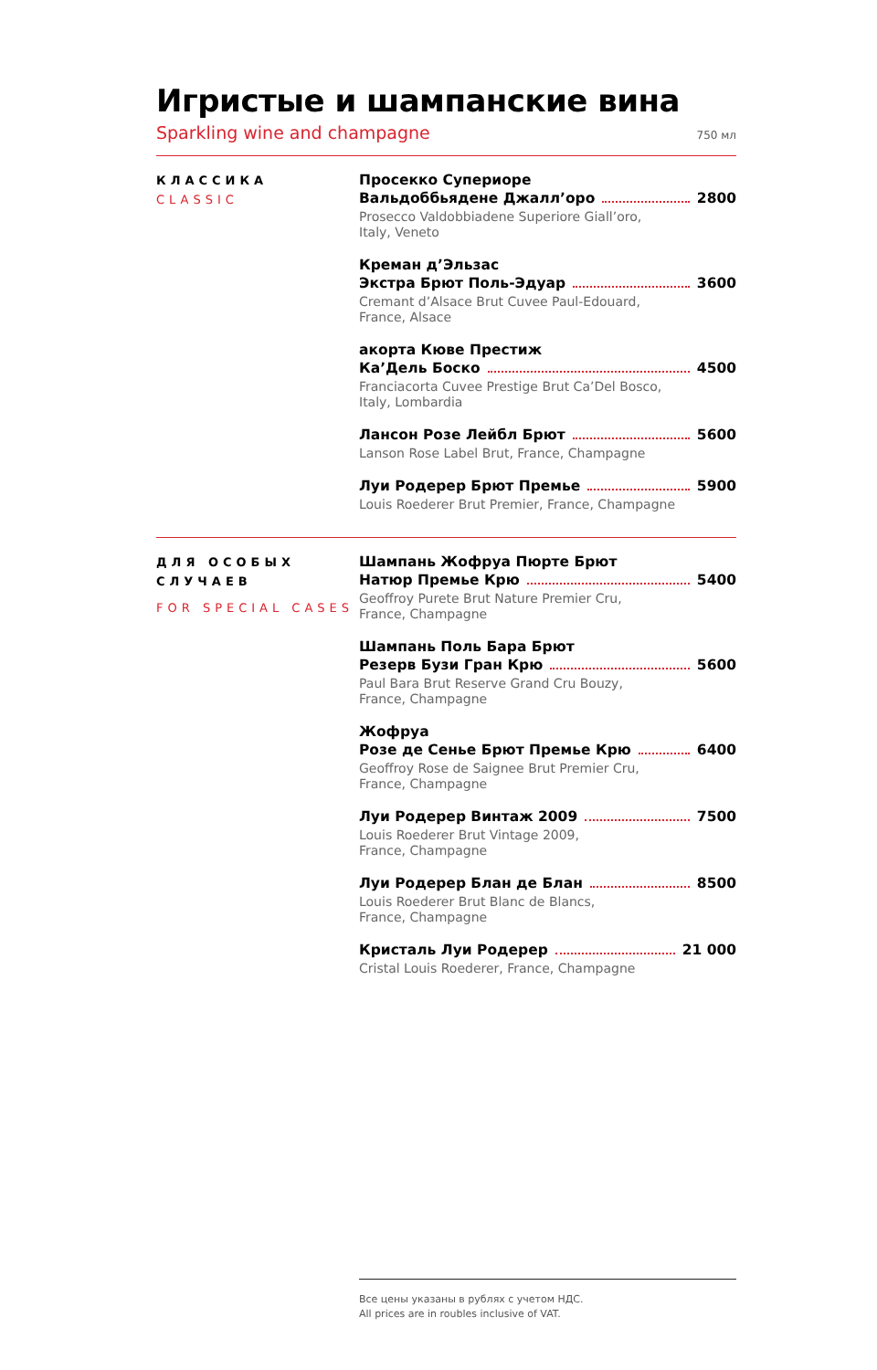Игристые и шампанские вина
Sparkling wine and champagne 750 мл
КЛАССИКА
CLASSIC
Просекко Супериоре
Вальдоббьядене Джалл’оро 2800
Prosecco Valdobbiadene Superiore Giall’oro,
Italy, Veneto
Креман д’Эльзас
Экстра Брют Поль-Эдуар 3600
Cremant d’Alsace Brut Cuvee Paul-Edouard,
France, Alsace
акорта Кюве Престиж
Ка’Дель Боско 4500
Franciacorta Cuvee Prestige Brut Ca’Del Bosco,
Italy, Lombardia
Лансон Розе Лейбл Брют 5600
Lanson Rose Label Brut, France, Champagne
Луи Родерер Брют Премье 5900
Louis Roederer Brut Premier, France, Champagne
ДЛЯ ОСОБЫХ СЛУЧАЕВ
FOR SPECIAL CASES
Шампань Жофруа Пюрте Брют
Натюр Премье Крю 5400
Geoffroy Purete Brut Nature Premier Cru,
France, Champagne
Шампань Поль Бара Брют
Резерв Бузи Гран Крю 5600
Paul Bara Brut Reserve Grand Cru Bouzy,
France, Champagne
Жофруа
Розе де Сенье Брют Премье Крю 6400
Geoffroy Rose de Saignee Brut Premier Cru,
France, Champagne
Луи Родерер Винтаж 2009 7500
Louis Roederer Brut Vintage 2009,
France, Champagne
Луи Родерер Блан де Блан 8500
Louis Roederer Brut Blanc de Blancs,
France, Champagne
Кристаль Луи Родерер 21 000
Cristal Louis Roederer, France, Champagne
Все цены указаны в рублях с учетом НДС.
All prices are in roubles inclusive of VAT.